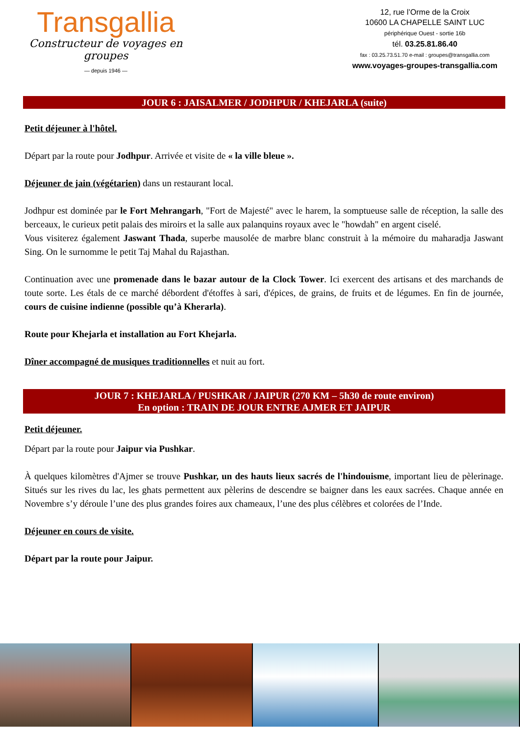Transgallia
Constructeur de voyages en groupes
— depuis 1946 —
12, rue l’Orme de la Croix
10600 LA CHAPELLE SAINT LUC
périphérique Ouest - sortie 16b
tél. 03.25.81.86.40
fax : 03.25.73.51.70 e-mail : groupes@transgallia.com
www.voyages-groupes-transgallia.com
JOUR 6 : JAISALMER / JODHPUR / KHEJARLA (suite)
Petit déjeuner à l'hôtel.
Départ par la route pour Jodhpur. Arrivée et visite de « la ville bleue ».
Déjeuner de jain (végétarien) dans un restaurant local.
Jodhpur est dominée par le Fort Mehrangarh, "Fort de Majesté" avec le harem, la somptueuse salle de réception, la salle des berceaux, le curieux petit palais des miroirs et la salle aux palanquins royaux avec le "howdah" en argent ciselé.
Vous visiterez également Jaswant Thada, superbe mausolée de marbre blanc construit à la mémoire du maharadja Jaswant Sing. On le surnomme le petit Taj Mahal du Rajasthan.
Continuation avec une promenade dans le bazar autour de la Clock Tower. Ici exercent des artisans et des marchands de toute sorte. Les étals de ce marché débordent d'étoffes à sari, d'épices, de grains, de fruits et de légumes. En fin de journée, cours de cuisine indienne (possible qu’à Kherarla).
Route pour Khejarla et installation au Fort Khejarla.
Dîner accompagné de musiques traditionnelles et nuit au fort.
JOUR 7 : KHEJARLA / PUSHKAR / JAIPUR (270 KM – 5h30 de route environ)
En option : TRAIN DE JOUR ENTRE AJMER ET JAIPUR
Petit déjeuner.
Départ par la route pour Jaipur via Pushkar.
À quelques kilomètres d'Ajmer se trouve Pushkar, un des hauts lieux sacrés de l'hindouisme, important lieu de pèlerinage. Situés sur les rives du lac, les ghats permettent aux pèlerins de descendre se baigner dans les eaux sacrées. Chaque année en Novembre s’y déroule l’une des plus grandes foires aux chameaux, l’une des plus célèbres et colorées de l’Inde.
Déjeuner en cours de visite.
Départ par la route pour Jaipur.